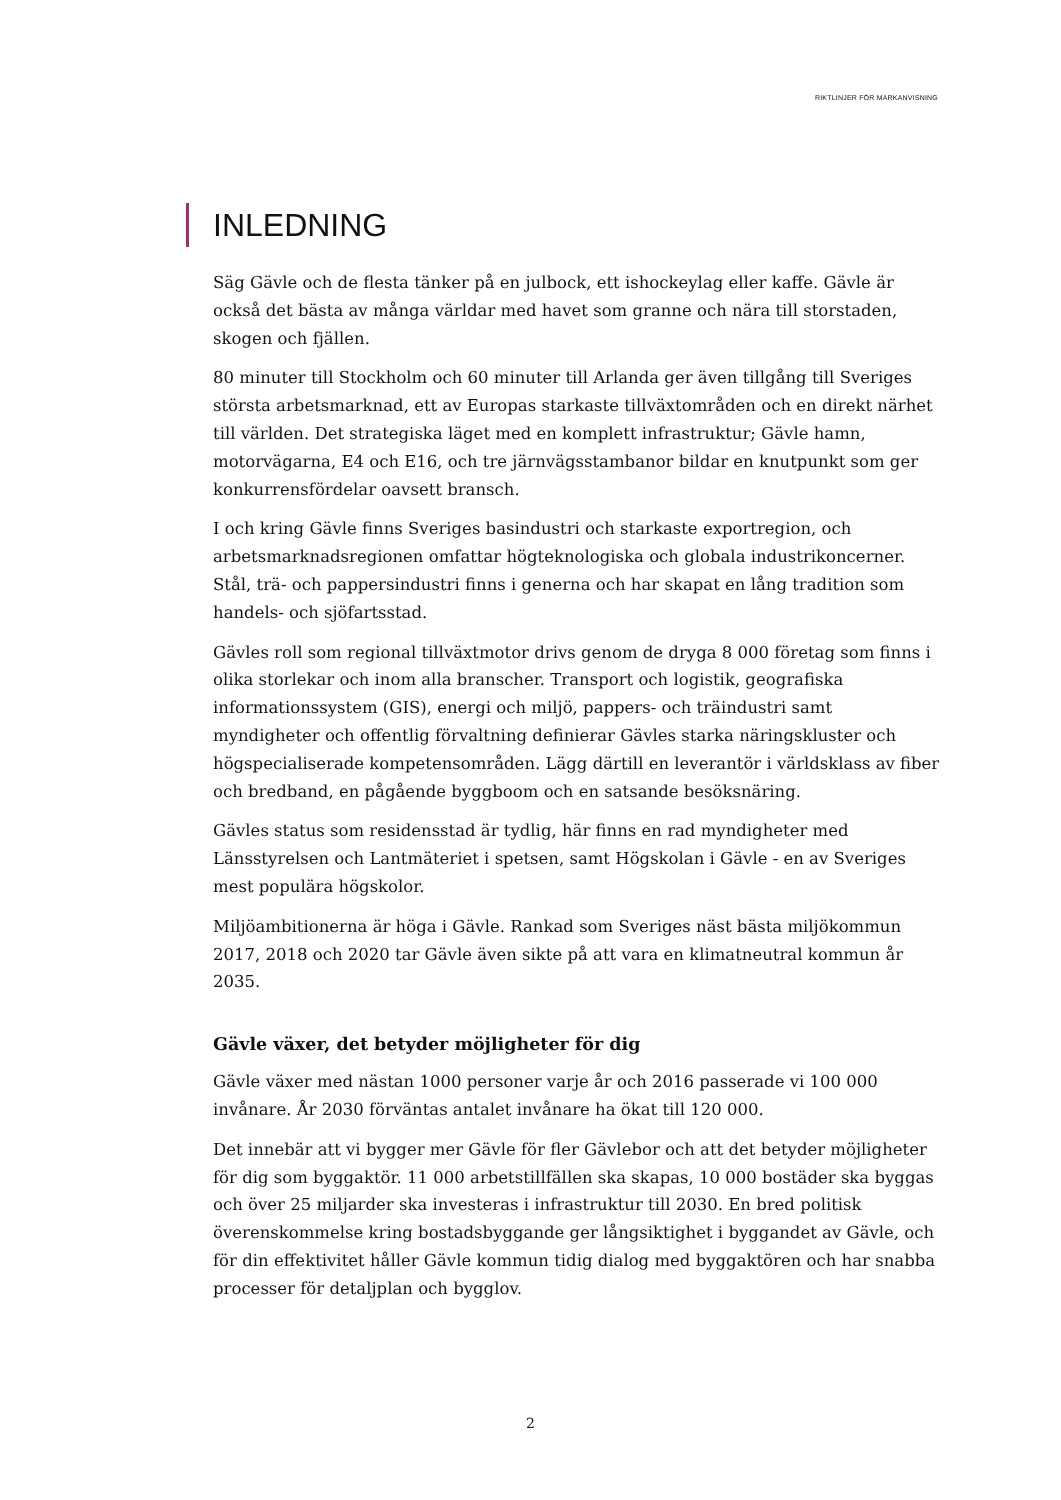RIKTLINJER FÖR MARKANVISNING
INLEDNING
Säg Gävle och de flesta tänker på en julbock, ett ishockeylag eller kaffe. Gävle är också det bästa av många världar med havet som granne och nära till storstaden, skogen och fjällen.
80 minuter till Stockholm och 60 minuter till Arlanda ger även tillgång till Sveriges största arbetsmarknad, ett av Europas starkaste tillväxtområden och en direkt närhet till världen. Det strategiska läget med en komplett infrastruktur; Gävle hamn, motorvägarna, E4 och E16, och tre järnvägsstambanor bildar en knutpunkt som ger konkurrensfördelar oavsett bransch.
I och kring Gävle finns Sveriges basindustri och starkaste exportregion, och arbetsmarknadsregionen omfattar högteknologiska och globala industrikoncerner. Stål, trä- och pappersindustri finns i generna och har skapat en lång tradition som handels- och sjöfartsstad.
Gävles roll som regional tillväxtmotor drivs genom de dryga 8 000 företag som finns i olika storlekar och inom alla branscher. Transport och logistik, geografiska informationssystem (GIS), energi och miljö, pappers- och träindustri samt myndigheter och offentlig förvaltning definierar Gävles starka näringskluster och högspecialiserade kompetensområden. Lägg därtill en leverantör i världsklass av fiber och bredband, en pågående byggboom och en satsande besöksnäring.
Gävles status som residensstad är tydlig, här finns en rad myndigheter med Länsstyrelsen och Lantmäteriet i spetsen, samt Högskolan i Gävle - en av Sveriges mest populära högskolor.
Miljöambitionerna är höga i Gävle. Rankad som Sveriges näst bästa miljökommun 2017, 2018 och 2020 tar Gävle även sikte på att vara en klimatneutral kommun år 2035.
Gävle växer, det betyder möjligheter för dig
Gävle växer med nästan 1000 personer varje år och 2016 passerade vi 100 000 invånare. År 2030 förväntas antalet invånare ha ökat till 120 000.
Det innebär att vi bygger mer Gävle för fler Gävlebor och att det betyder möjligheter för dig som byggaktör. 11 000 arbetstillfällen ska skapas, 10 000 bostäder ska byggas och över 25 miljarder ska investeras i infrastruktur till 2030. En bred politisk överenskommelse kring bostadsbyggande ger långsiktighet i byggandet av Gävle, och för din effektivitet håller Gävle kommun tidig dialog med byggaktören och har snabba processer för detaljplan och bygglov.
2